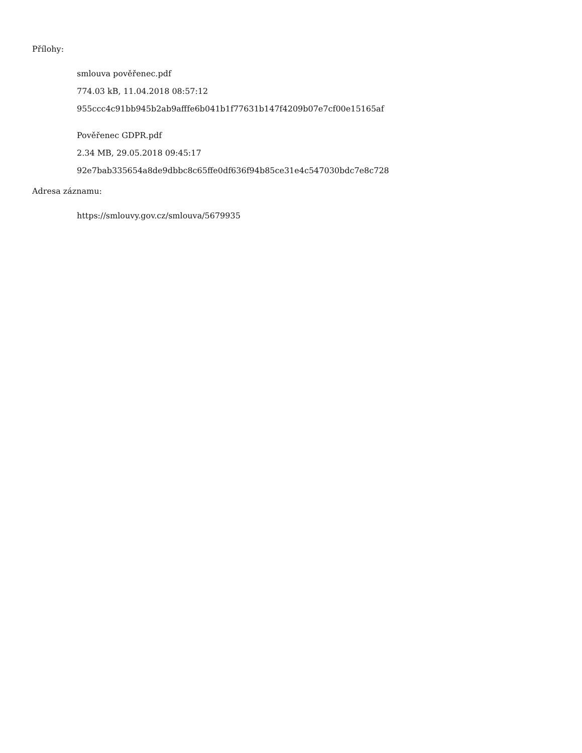Přílohy:
smlouva pověřenec.pdf
774.03 kB, 11.04.2018 08:57:12
955ccc4c91bb945b2ab9afffe6b041b1f77631b147f4209b07e7cf00e15165af
Pověřenec GDPR.pdf
2.34 MB, 29.05.2018 09:45:17
92e7bab335654a8de9dbbc8c65ffe0df636f94b85ce31e4c547030bdc7e8c728
Adresa záznamu:
https://smlouvy.gov.cz/smlouva/5679935